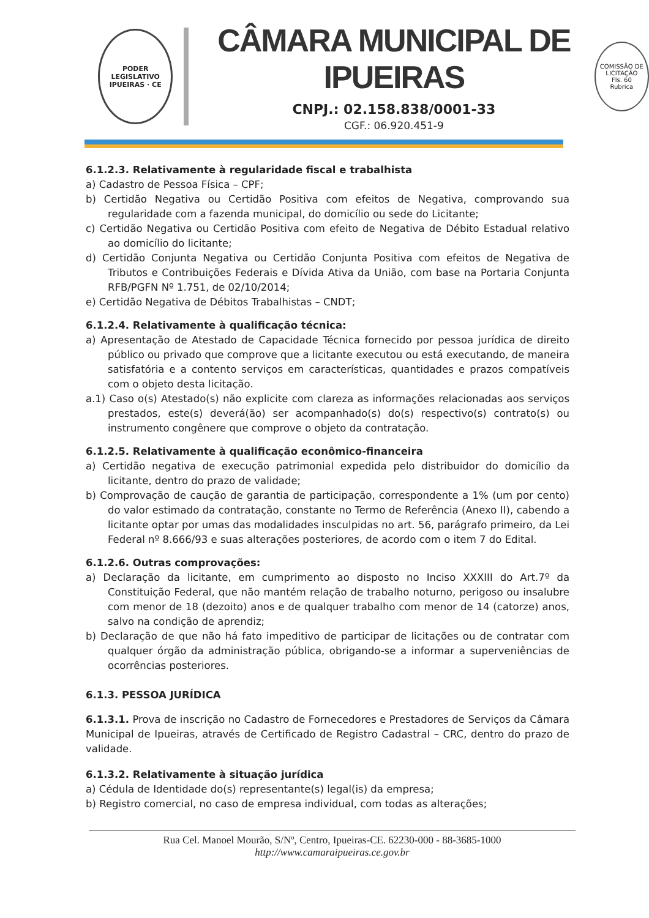PODER LEGISLATIVO
IPUEIRAS · CE
CÂMARA MUNICIPAL DE IPUEIRAS
CNPJ.: 02.158.838/0001-33
CGF.: 06.920.451-9
COMISSÃO DE LICITAÇÃO
Fls. 60
Rubrica
6.1.2.3. Relativamente à regularidade fiscal e trabalhista
a) Cadastro de Pessoa Física – CPF;
b) Certidão Negativa ou Certidão Positiva com efeitos de Negativa, comprovando sua regularidade com a fazenda municipal, do domicílio ou sede do Licitante;
c) Certidão Negativa ou Certidão Positiva com efeito de Negativa de Débito Estadual relativo ao domicílio do licitante;
d) Certidão Conjunta Negativa ou Certidão Conjunta Positiva com efeitos de Negativa de Tributos e Contribuições Federais e Dívida Ativa da União, com base na Portaria Conjunta RFB/PGFN Nº 1.751, de 02/10/2014;
e) Certidão Negativa de Débitos Trabalhistas – CNDT;
6.1.2.4. Relativamente à qualificação técnica:
a) Apresentação de Atestado de Capacidade Técnica fornecido por pessoa jurídica de direito público ou privado que comprove que a licitante executou ou está executando, de maneira satisfatória e a contento serviços em características, quantidades e prazos compatíveis com o objeto desta licitação.
a.1) Caso o(s) Atestado(s) não explicite com clareza as informações relacionadas aos serviços prestados, este(s) deverá(ão) ser acompanhado(s) do(s) respectivo(s) contrato(s) ou instrumento congênere que comprove o objeto da contratação.
6.1.2.5. Relativamente à qualificação econômico-financeira
a) Certidão negativa de execução patrimonial expedida pelo distribuidor do domicílio da licitante, dentro do prazo de validade;
b) Comprovação de caução de garantia de participação, correspondente a 1% (um por cento) do valor estimado da contratação, constante no Termo de Referência (Anexo II), cabendo a licitante optar por umas das modalidades insculpidas no art. 56, parágrafo primeiro, da Lei Federal nº 8.666/93 e suas alterações posteriores, de acordo com o item 7 do Edital.
6.1.2.6. Outras comprovações:
a) Declaração da licitante, em cumprimento ao disposto no Inciso XXXIII do Art.7º da Constituição Federal, que não mantém relação de trabalho noturno, perigoso ou insalubre com menor de 18 (dezoito) anos e de qualquer trabalho com menor de 14 (catorze) anos, salvo na condição de aprendiz;
b) Declaração de que não há fato impeditivo de participar de licitações ou de contratar com qualquer órgão da administração pública, obrigando-se a informar a superveniências de ocorrências posteriores.
6.1.3. PESSOA JURÍDICA
6.1.3.1. Prova de inscrição no Cadastro de Fornecedores e Prestadores de Serviços da Câmara Municipal de Ipueiras, através de Certificado de Registro Cadastral – CRC, dentro do prazo de validade.
6.1.3.2. Relativamente à situação jurídica
a) Cédula de Identidade do(s) representante(s) legal(is) da empresa;
b) Registro comercial, no caso de empresa individual, com todas as alterações;
Rua Cel. Manoel Mourão, S/Nº, Centro, Ipueiras-CE. 62230-000 - 88-3685-1000
http://www.camaraipueiras.ce.gov.br